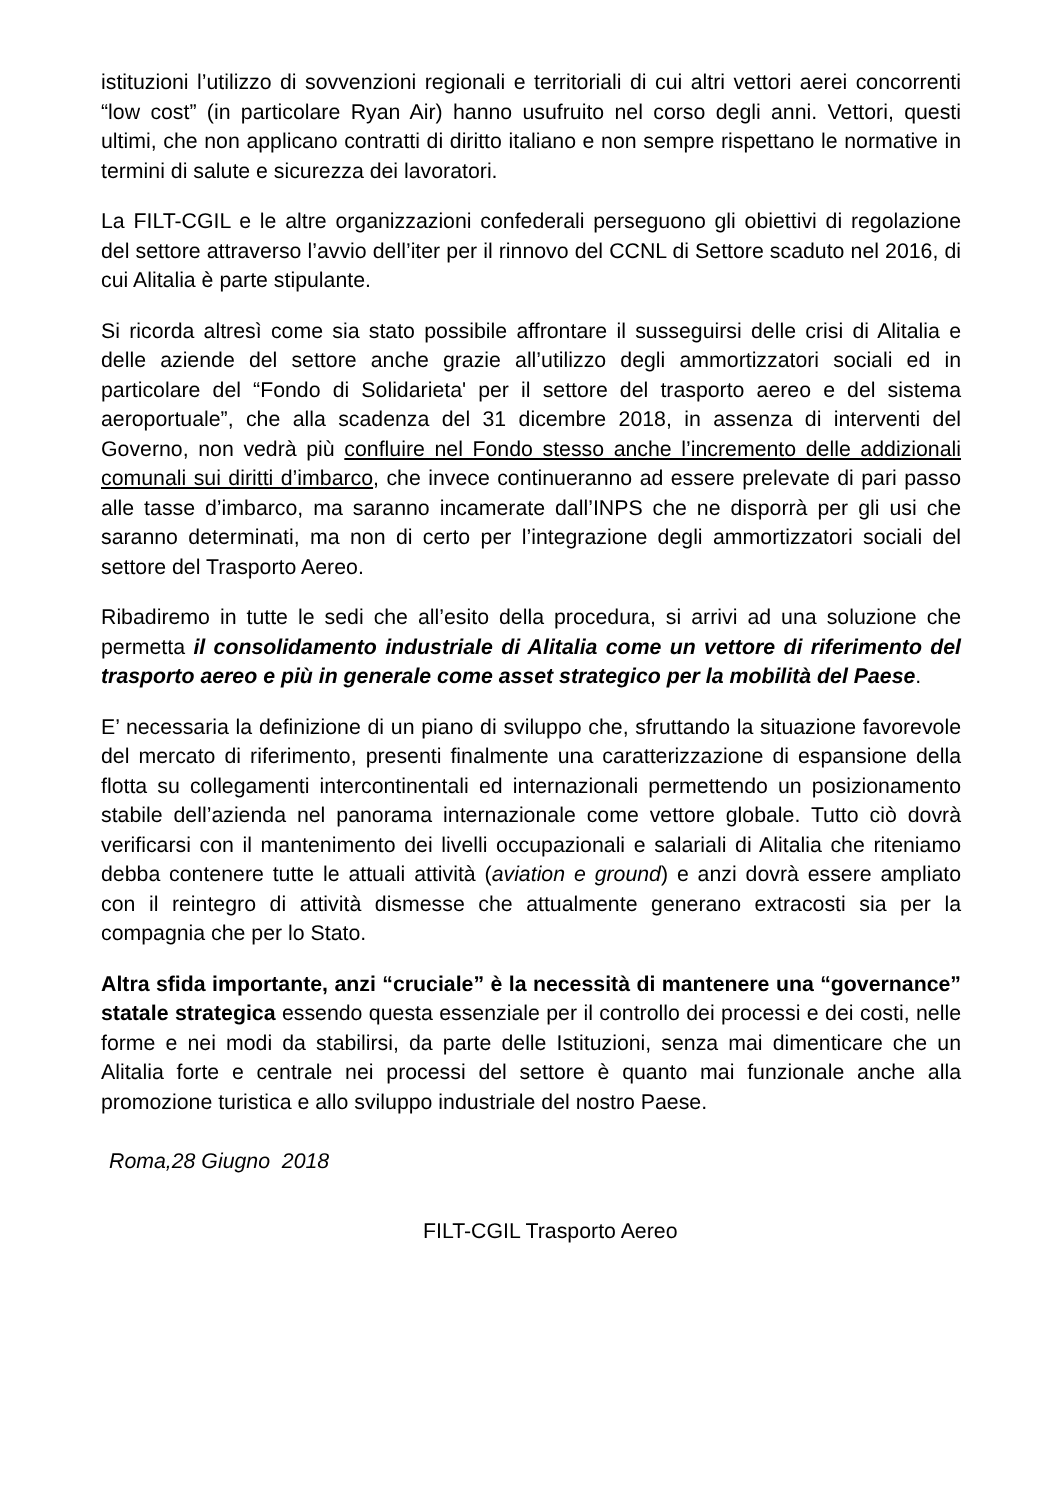istituzioni l’utilizzo di sovvenzioni regionali e territoriali di cui altri vettori aerei concorrenti “low cost” (in particolare Ryan Air) hanno usufruito nel corso degli anni. Vettori, questi ultimi, che non applicano contratti di diritto italiano e non sempre rispettano le normative in termini di salute e sicurezza dei lavoratori.
La FILT-CGIL e le altre organizzazioni confederali perseguono gli obiettivi di regolazione del settore attraverso l’avvio dell’iter per il rinnovo del CCNL di Settore scaduto nel 2016, di cui Alitalia è parte stipulante.
Si ricorda altresì come sia stato possibile affrontare il susseguirsi delle crisi di Alitalia e delle aziende del settore anche grazie all’utilizzo degli ammortizzatori sociali ed in particolare del “Fondo di Solidarieta' per il settore del trasporto aereo e del sistema aeroportuale”, che alla scadenza del 31 dicembre 2018, in assenza di interventi del Governo, non vedrà più confluire nel Fondo stesso anche l’incremento delle addizionali comunali sui diritti d’imbarco, che invece continueranno ad essere prelevate di pari passo alle tasse d’imbarco, ma saranno incamerate dall’INPS che ne disporrà per gli usi che saranno determinati, ma non di certo per l’integrazione degli ammortizzatori sociali del settore del Trasporto Aereo.
Ribadiremo in tutte le sedi che all’esito della procedura, si arrivi ad una soluzione che permetta il consolidamento industriale di Alitalia come un vettore di riferimento del trasporto aereo e più in generale come asset strategico per la mobilità del Paese.
E’ necessaria la definizione di un piano di sviluppo che, sfruttando la situazione favorevole del mercato di riferimento, presenti finalmente una caratterizzazione di espansione della flotta su collegamenti intercontinentali ed internazionali permettendo un posizionamento stabile dell’azienda nel panorama internazionale come vettore globale. Tutto ciò dovrà verificarsi con il mantenimento dei livelli occupazionali e salariali di Alitalia che riteniamo debba contenere tutte le attuali attività (aviation e ground) e anzi dovrà essere ampliato con il reintegro di attività dismesse che attualmente generano extracosti sia per la compagnia che per lo Stato.
Altra sfida importante, anzi “cruciale” è la necessità di mantenere una “governance” statale strategica essendo questa essenziale per il controllo dei processi e dei costi, nelle forme e nei modi da stabilirsi, da parte delle Istituzioni, senza mai dimenticare che un Alitalia forte e centrale nei processi del settore è quanto mai funzionale anche alla promozione turistica e allo sviluppo industriale del nostro Paese.
Roma,28 Giugno 2018
FILT-CGIL Trasporto Aereo